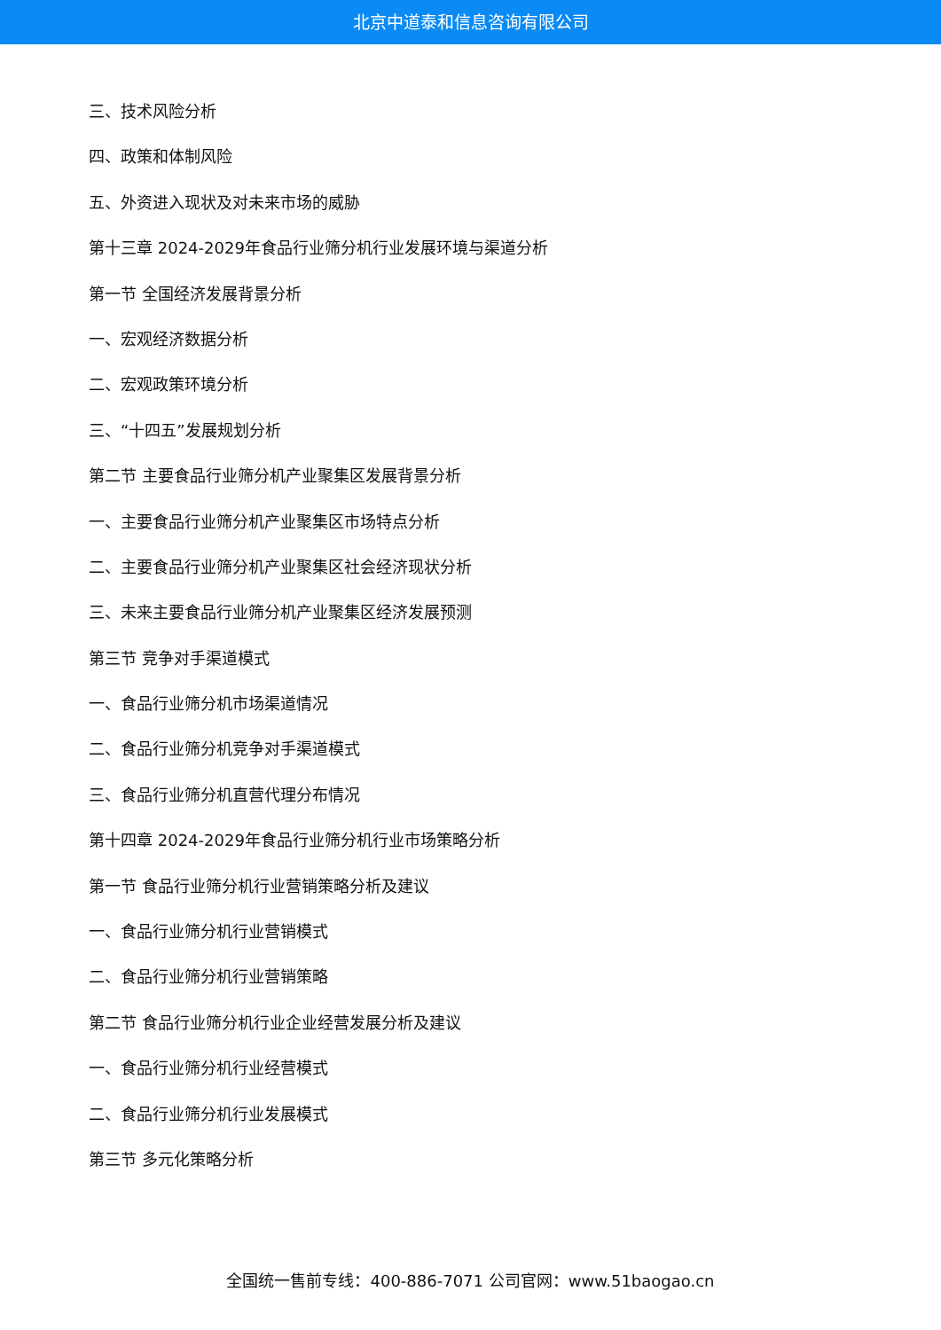北京中道泰和信息咨询有限公司
三、技术风险分析
四、政策和体制风险
五、外资进入现状及对未来市场的威胁
第十三章 2024-2029年食品行业筛分机行业发展环境与渠道分析
第一节 全国经济发展背景分析
一、宏观经济数据分析
二、宏观政策环境分析
三、“十四五”发展规划分析
第二节 主要食品行业筛分机产业聚集区发展背景分析
一、主要食品行业筛分机产业聚集区市场特点分析
二、主要食品行业筛分机产业聚集区社会经济现状分析
三、未来主要食品行业筛分机产业聚集区经济发展预测
第三节 竞争对手渠道模式
一、食品行业筛分机市场渠道情况
二、食品行业筛分机竞争对手渠道模式
三、食品行业筛分机直营代理分布情况
第十四章 2024-2029年食品行业筛分机行业市场策略分析
第一节 食品行业筛分机行业营销策略分析及建议
一、食品行业筛分机行业营销模式
二、食品行业筛分机行业营销策略
第二节 食品行业筛分机行业企业经营发展分析及建议
一、食品行业筛分机行业经营模式
二、食品行业筛分机行业发展模式
第三节 多元化策略分析
全国统一售前专线：400-886-7071 公司官网：www.51baogao.cn